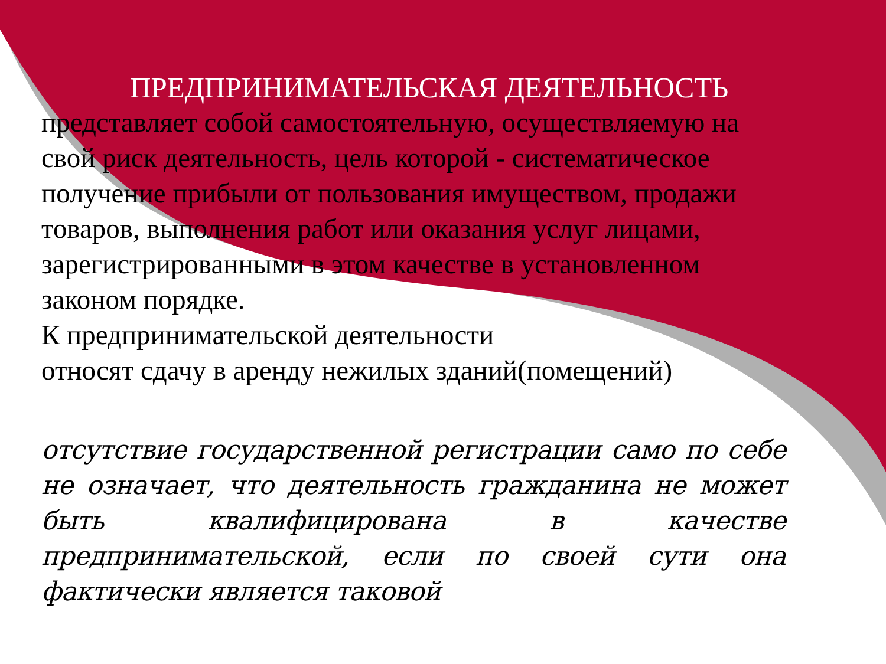ПРЕДПРИНИМАТЕЛЬСКАЯ ДЕЯТЕЛЬНОСТЬ
представляет собой самостоятельную, осуществляемую на свой риск деятельность, цель которой - систематическое получение прибыли от пользования имуществом, продажи товаров, выполнения работ или оказания услуг лицами, зарегистрированными в этом качестве в установленном законом порядке.
К предпринимательской деятельности
относят сдачу в аренду нежилых зданий(помещений)
отсутствие государственной регистрации само по себе не означает, что деятельность гражданина не может быть квалифицирована в качестве предпринимательской, если по своей сути она фактически является таковой